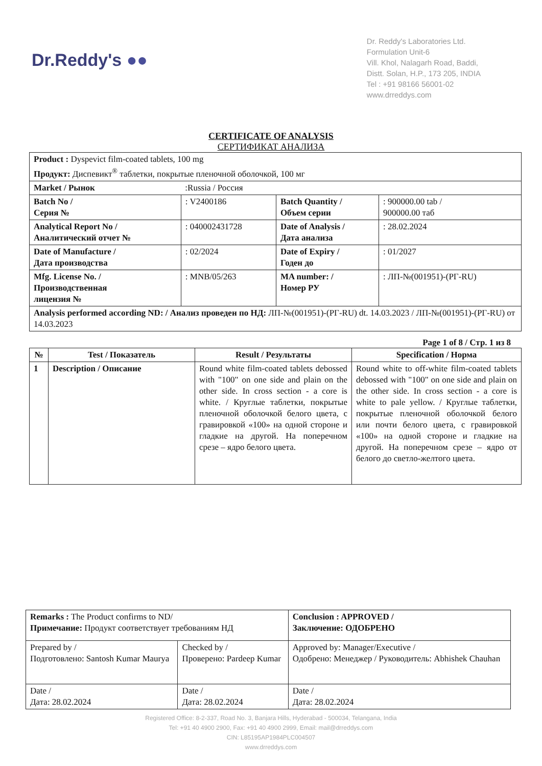Dr.Reddy's ●●
Dr. Reddy's Laboratories Ltd.
Formulation Unit-6
Vill. Khol, Nalagarh Road, Baddi,
Distt. Solan, H.P., 173 205, INDIA
Tel : +91 98166 56001-02
www.drreddys.com
CERTIFICATE OF ANALYSIS
СЕРТИФИКАТ АНАЛИЗА
| Product : Dyspevict film-coated tablets, 100 mg Продукт: Диспевикт<sup>®</sup> таблетки, покрытые пленочной оболочкой, 100 мг | | | |
| Market / Рынок | :Russia / Россия | | |
| Batch No / Серия № | : V2400186 | Batch Quantity / Объем серии | : 900000.00 tab / 900000.00 таб |
| Analytical Report No / Аналитический отчет № | : 040002431728 | Date of Analysis / Дата анализа | : 28.02.2024 |
| Date of Manufacture / Дата производства | : 02/2024 | Date of Expiry / Годен до | : 01/2027 |
| Mfg. License No. / Производственная лицензия № | : MNB/05/263 | MA number: / Номер РУ | : ЛП-№(001951)-(РГ-RU) |
| Analysis performed according ND: / Анализ проведен по НД: ЛП-№(001951)-(РГ-RU) dt. 14.03.2023 / ЛП-№(001951)-(РГ-RU) от 14.03.2023 | | | |
Page 1 of 8 / Стр. 1 из 8
| № | Test / Показатель | Result / Результаты | Specification / Норма |
| --- | --- | --- | --- |
| 1 | Description / Описание | Round white film-coated tablets debossed with "100" on one side and plain on the other side. In cross section - a core is white. / Круглые таблетки, покрытые пленочной оболочкой белого цвета, с гравировкой «100» на одной стороне и гладкие на другой. На поперечном срезе – ядро белого цвета. | Round white to off-white film-coated tablets debossed with "100" on one side and plain on the other side. In cross section - a core is white to pale yellow. / Круглые таблетки, покрытые пленочной оболочкой белого или почти белого цвета, с гравировкой «100» на одной стороне и гладкие на другой. На поперечном срезе – ядро от белого до светло-желтого цвета. |
| Remarks : The Product confirms to ND/ Примечание: Продукт соответствует требованиям НД | | Conclusion : APPROVED / Заключение: ОДОБРЕНО |
| Prepared by / Подготовлено: Santosh Kumar Maurya | Checked by / Проверено: Pardeep Kumar | Approved by: Manager/Executive / Одобрено: Менеджер / Руководитель: Abhishek Chauhan |
| Date / Дата: 28.02.2024 | Date / Дата: 28.02.2024 | Date / Дата: 28.02.2024 |
Registered Office: 8-2-337, Road No. 3, Banjara Hills, Hyderabad - 500034, Telangana, India
Tel: +91 40 4900 2900, Fax: +91 40 4900 2999, Email: mail@drreddys.com
CIN: L85195AP1984PLC004507
www.drreddys.com